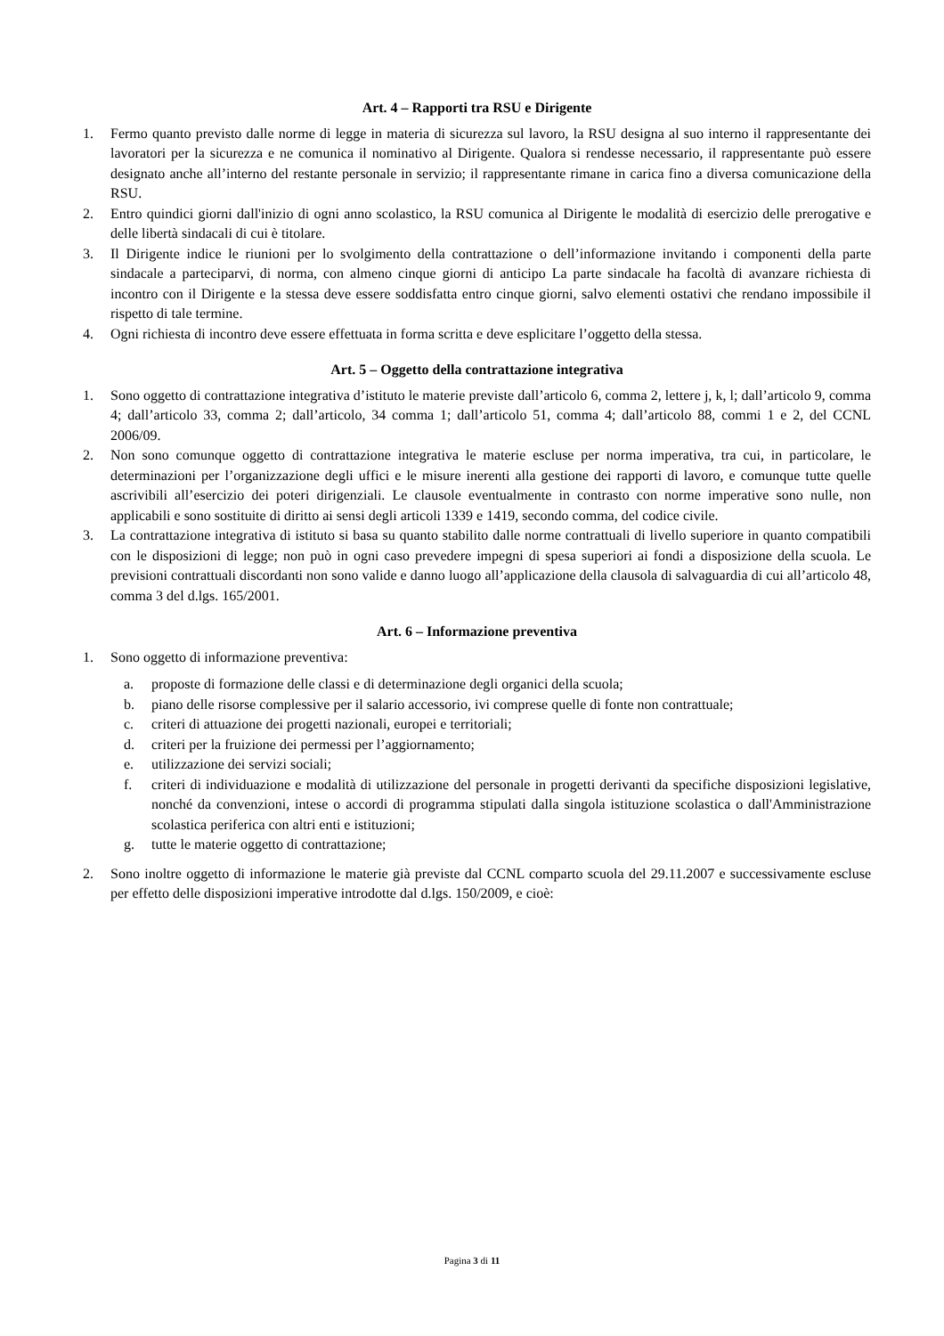Art. 4 – Rapporti tra RSU e Dirigente
1. Fermo quanto previsto dalle norme di legge in materia di sicurezza sul lavoro, la RSU designa al suo interno il rappresentante dei lavoratori per la sicurezza e ne comunica il nominativo al Dirigente. Qualora si rendesse necessario, il rappresentante può essere designato anche all’interno del restante personale in servizio; il rappresentante rimane in carica fino a diversa comunicazione della RSU.
2. Entro quindici giorni dall'inizio di ogni anno scolastico, la RSU comunica al Dirigente le modalità di esercizio delle prerogative e delle libertà sindacali di cui è titolare.
3. Il Dirigente indice le riunioni per lo svolgimento della contrattazione o dell’informazione invitando i componenti della parte sindacale a parteciparvi, di norma, con almeno cinque giorni di anticipo La parte sindacale ha facoltà di avanzare richiesta di incontro con il Dirigente e la stessa deve essere soddisfatta entro cinque giorni, salvo elementi ostativi che rendano impossibile il rispetto di tale termine.
4. Ogni richiesta di incontro deve essere effettuata in forma scritta e deve esplicitare l’oggetto della stessa.
Art. 5 – Oggetto della contrattazione integrativa
1. Sono oggetto di contrattazione integrativa d’istituto le materie previste dall’articolo 6, comma 2, lettere j, k, l; dall’articolo 9, comma 4; dall’articolo 33, comma 2; dall’articolo, 34 comma 1; dall’articolo 51, comma 4; dall’articolo 88, commi 1 e 2, del CCNL 2006/09.
2. Non sono comunque oggetto di contrattazione integrativa le materie escluse per norma imperativa, tra cui, in particolare, le determinazioni per l’organizzazione degli uffici e le misure inerenti alla gestione dei rapporti di lavoro, e comunque tutte quelle ascrivibili all’esercizio dei poteri dirigenziali. Le clausole eventualmente in contrasto con norme imperative sono nulle, non applicabili e sono sostituite di diritto ai sensi degli articoli 1339 e 1419, secondo comma, del codice civile.
3. La contrattazione integrativa di istituto si basa su quanto stabilito dalle norme contrattuali di livello superiore in quanto compatibili con le disposizioni di legge; non può in ogni caso prevedere impegni di spesa superiori ai fondi a disposizione della scuola. Le previsioni contrattuali discordanti non sono valide e danno luogo all’applicazione della clausola di salvaguardia di cui all’articolo 48, comma 3 del d.lgs. 165/2001.
Art. 6 – Informazione preventiva
1. Sono oggetto di informazione preventiva:
a. proposte di formazione delle classi e di determinazione degli organici della scuola;
b. piano delle risorse complessive per il salario accessorio, ivi comprese quelle di fonte non contrattuale;
c. criteri di attuazione dei progetti nazionali, europei e territoriali;
d. criteri per la fruizione dei permessi per l’aggiornamento;
e. utilizzazione dei servizi sociali;
f. criteri di individuazione e modalità di utilizzazione del personale in progetti derivanti da specifiche disposizioni legislative, nonché da convenzioni, intese o accordi di programma stipulati dalla singola istituzione scolastica o dall'Amministrazione scolastica periferica con altri enti e istituzioni;
g. tutte le materie oggetto di contrattazione;
2. Sono inoltre oggetto di informazione le materie già previste dal CCNL comparto scuola del 29.11.2007 e successivamente escluse per effetto delle disposizioni imperative introdotte dal d.lgs. 150/2009, e cioè:
Pagina 3 di 11